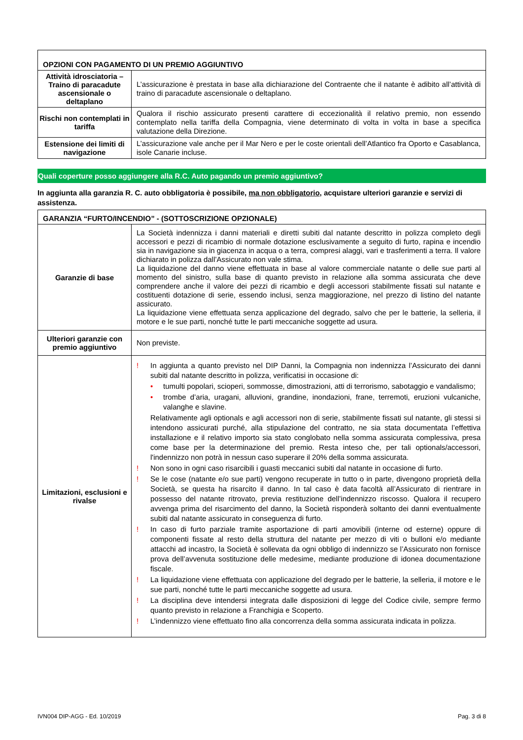| OPZIONI CON PAGAMENTO DI UN PREMIO AGGIUNTIVO | |
| --- | --- |
| Attività idrosciatoria – Traino di paracadute ascensionale o deltaplano | L’assicurazione è prestata in base alla dichiarazione del Contraente che il natante è adibito all’attività di traino di paracadute ascensionale o deltaplano. |
| Rischi non contemplati in tariffa | Qualora il rischio assicurato presenti carattere di eccezionalità il relativo premio, non essendo contemplato nella tariffa della Compagnia, viene determinato di volta in volta in base a specifica valutazione della Direzione. |
| Estensione dei limiti di navigazione | L’assicurazione vale anche per il Mar Nero e per le coste orientali dell’Atlantico fra Oporto e Casablanca, isole Canarie incluse. |
Quali coperture posso aggiungere alla R.C. Auto pagando un premio aggiuntivo?
In aggiunta alla garanzia R. C. auto obbligatoria è possibile, ma non obbligatorio, acquistare ulteriori garanzie e servizi di assistenza.
| GARANZIA “FURTO/INCENDIO” - (SOTTOSCRIZIONE OPZIONALE) | |
| --- | --- |
| Garanzie di base | La Società indennizza i danni materiali e diretti subiti dal natante descritto in polizza completo degli accessori e pezzi di ricambio di normale dotazione esclusivamente a seguito di furto, rapina e incendio sia in navigazione sia in giacenza in acqua o a terra, compresi alaggi, vari e trasferimenti a terra. Il valore dichiarato in polizza dall’Assicurato non vale stima. La liquidazione del danno viene effettuata in base al valore commerciale natante o delle sue parti al momento del sinistro, sulla base di quanto previsto in relazione alla somma assicurata che deve comprendere anche il valore dei pezzi di ricambio e degli accessori stabilmente fissati sul natante e costituenti dotazione di serie, essendo inclusi, senza maggiorazione, nel prezzo di listino del natante assicurato. La liquidazione viene effettuata senza applicazione del degrado, salvo che per le batterie, la selleria, il motore e le sue parti, nonché tutte le parti meccaniche soggette ad usura. |
| Ulteriori garanzie con premio aggiuntivo | Non previste. |
| Limitazioni, esclusioni e rivalse | ! In aggiunta a quanto previsto nel DIP Danni, la Compagnia non indennizza l’Assicurato dei danni subiti dal natante descritto in polizza, verificatisi in occasione di: • tumulti popolari, scioperi, sommosse, dimostrazioni, atti di terrorismo, sabotaggio e vandalismo; • trombe d’aria, uragani, alluvioni, grandine, inondazioni, frane, terremoti, eruzioni vulcaniche, valanghe e slavine. Relativamente agli optionals e agli accessori non di serie, stabilmente fissati sul natante, gli stessi si intendono assicurati purché, alla stipulazione del contratto, ne sia stata documentata l’effettiva installazione e il relativo importo sia stato conglobato nella somma assicurata complessiva, presa come base per la determinazione del premio. Resta inteso che, per tali optionals/accessori, l'indennizzo non potrà in nessun caso superare il 20% della somma assicurata. ! Non sono in ogni caso risarcibili i guasti meccanici subiti dal natante in occasione di furto. ! Se le cose (natante e/o sue parti) vengono recuperate in tutto o in parte, divengono proprietà della Società, se questa ha risarcito il danno. In tal caso è data facoltà all’Assicurato di rientrare in possesso del natante ritrovato, previa restituzione dell’indennizzo riscosso. Qualora il recupero avvenga prima del risarcimento del danno, la Società risponderà soltanto dei danni eventualmente subiti dal natante assicurato in conseguenza di furto. ! In caso di furto parziale tramite asportazione di parti amovibili (interne od esterne) oppure di componenti fissate al resto della struttura del natante per mezzo di viti o bulloni e/o mediante attacchi ad incastro, la Società è sollevata da ogni obbligo di indennizzo se l’Assicurato non fornisce prova dell’avvenuta sostituzione delle medesime, mediante produzione di idonea documentazione fiscale. ! La liquidazione viene effettuata con applicazione del degrado per le batterie, la selleria, il motore e le sue parti, nonché tutte le parti meccaniche soggette ad usura. ! La disciplina deve intendersi integrata dalle disposizioni di legge del Codice civile, sempre fermo quanto previsto in relazione a Franchigia e Scoperto. ! L’indennizzo viene effettuato fino alla concorrenza della somma assicurata indicata in polizza. |
IVN004 DIP-AGG - Ed. 10/2019 Pag. 3 di 8